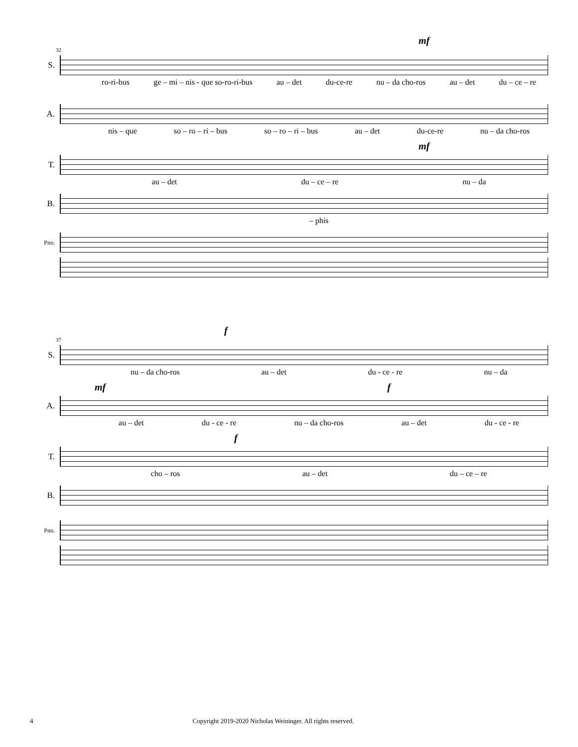mf
32
S.
ro-ri-bus ge – mi – nis - que so-ro-ri-bus au – det du-ce-re nu – da cho-ros au – det du – ce – re
A.
nis – que so – ro – ri – bus so – ro – ri – bus au – det du-ce-re nu – da cho-ros
mf
T.
au – det du – ce – re nu – da
B.
– phis
Pno.
f
37
S.
nu – da cho-ros au – det du - ce - re nu – da
mf f
A.
au – det du - ce - re nu – da cho-ros au – det du - ce - re
f
T.
cho – ros au – det du – ce – re
B.
Pno.
4 Copyright 2019-2020 Nicholas Weininger. All rights reserved.